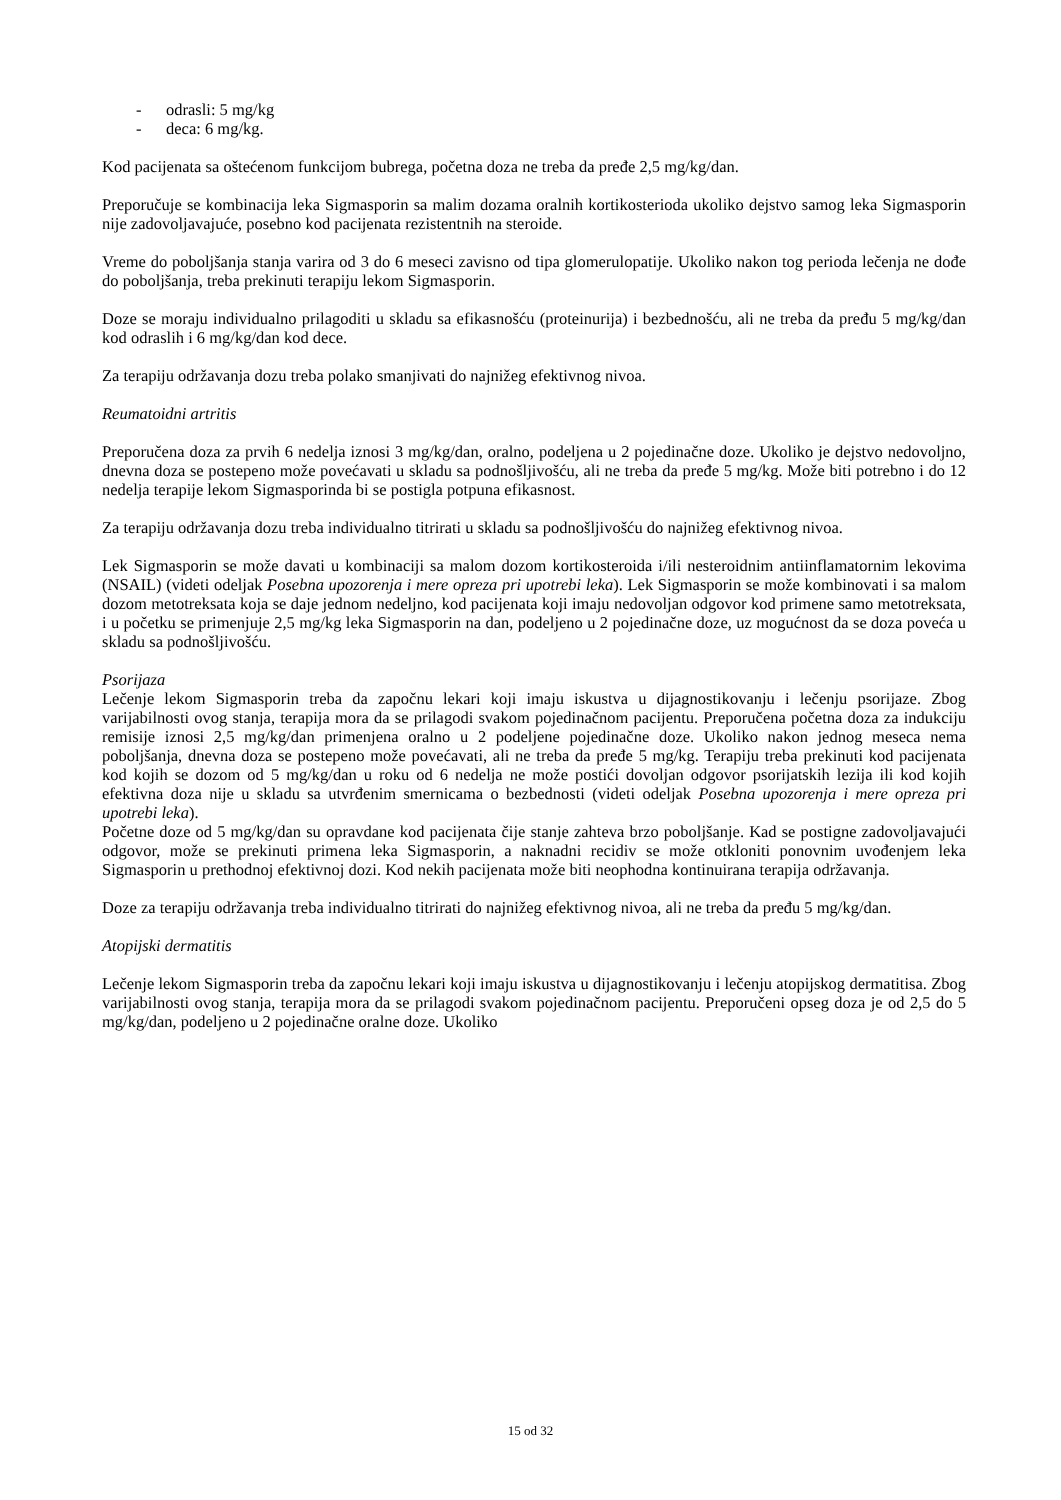- odrasli: 5 mg/kg
- deca: 6 mg/kg.
Kod pacijenata sa oštećenom funkcijom bubrega, početna doza ne treba da pređe 2,5 mg/kg/dan.
Preporučuje se kombinacija leka Sigmasporin sa malim dozama oralnih kortikosterioda ukoliko dejstvo samog leka Sigmasporin nije zadovoljavajuće, posebno kod pacijenata rezistentnih na steroide.
Vreme do poboljšanja stanja varira od 3 do 6 meseci zavisno od tipa glomerulopatije. Ukoliko nakon tog perioda lečenja ne dođe do poboljšanja, treba prekinuti terapiju lekom Sigmasporin.
Doze se moraju individualno prilagoditi u skladu sa efikasnošću (proteinurija) i bezbednošću, ali ne treba da pređu 5 mg/kg/dan kod odraslih i 6 mg/kg/dan kod dece.
Za terapiju održavanja dozu treba polako smanjivati do najnižeg efektivnog nivoa.
Reumatoidni artritis
Preporučena doza za prvih 6 nedelja iznosi 3 mg/kg/dan, oralno, podeljena u 2 pojedinačne doze. Ukoliko je dejstvo nedovoljno, dnevna doza se postepeno može povećavati u skladu sa podnošljivošću, ali ne treba da pređe 5 mg/kg. Može biti potrebno i do 12 nedelja terapije lekom Sigmasporinda bi se postigla potpuna efikasnost.
Za terapiju održavanja dozu treba individualno titrirati u skladu sa podnošljivošću do najnižeg efektivnog nivoa.
Lek Sigmasporin se može davati u kombinaciji sa malom dozom kortikosteroida i/ili nesteroidnim antiinflamatornim lekovima (NSAIL) (videti odeljak Posebna upozorenja i mere opreza pri upotrebi leka). Lek Sigmasporin se može kombinovati i sa malom dozom metotreksata koja se daje jednom nedeljno, kod pacijenata koji imaju nedovoljan odgovor kod primene samo metotreksata, i u početku se primenjuje 2,5 mg/kg leka Sigmasporin na dan, podeljeno u 2 pojedinačne doze, uz mogućnost da se doza poveća u skladu sa podnošljivošću.
Psorijaza
Lečenje lekom Sigmasporin treba da započnu lekari koji imaju iskustva u dijagnostikovanju i lečenju psorijaze. Zbog varijabilnosti ovog stanja, terapija mora da se prilagodi svakom pojedinačnom pacijentu. Preporučena početna doza za indukciju remisije iznosi 2,5 mg/kg/dan primenjena oralno u 2 podeljene pojedinačne doze. Ukoliko nakon jednog meseca nema poboljšanja, dnevna doza se postepeno može povećavati, ali ne treba da pređe 5 mg/kg. Terapiju treba prekinuti kod pacijenata kod kojih se dozom od 5 mg/kg/dan u roku od 6 nedelja ne može postići dovoljan odgovor psorijatskih lezija ili kod kojih efektivna doza nije u skladu sa utvrđenim smernicama o bezbednosti (videti odeljak Posebna upozorenja i mere opreza pri upotrebi leka).
Početne doze od 5 mg/kg/dan su opravdane kod pacijenata čije stanje zahteva brzo poboljšanje. Kad se postigne zadovoljavajući odgovor, može se prekinuti primena leka Sigmasporin, a naknadni recidiv se može otkloniti ponovnim uvođenjem leka Sigmasporin u prethodnoj efektivnoj dozi. Kod nekih pacijenata može biti neophodna kontinuirana terapija održavanja.
Doze za terapiju održavanja treba individualno titrirati do najnižeg efektivnog nivoa, ali ne treba da pređu 5 mg/kg/dan.
Atopijski dermatitis
Lečenje lekom Sigmasporin treba da započnu lekari koji imaju iskustva u dijagnostikovanju i lečenju atopijskog dermatitisa. Zbog varijabilnosti ovog stanja, terapija mora da se prilagodi svakom pojedinačnom pacijentu. Preporučeni opseg doza je od 2,5 do 5 mg/kg/dan, podeljeno u 2 pojedinačne oralne doze. Ukoliko
15 od 32